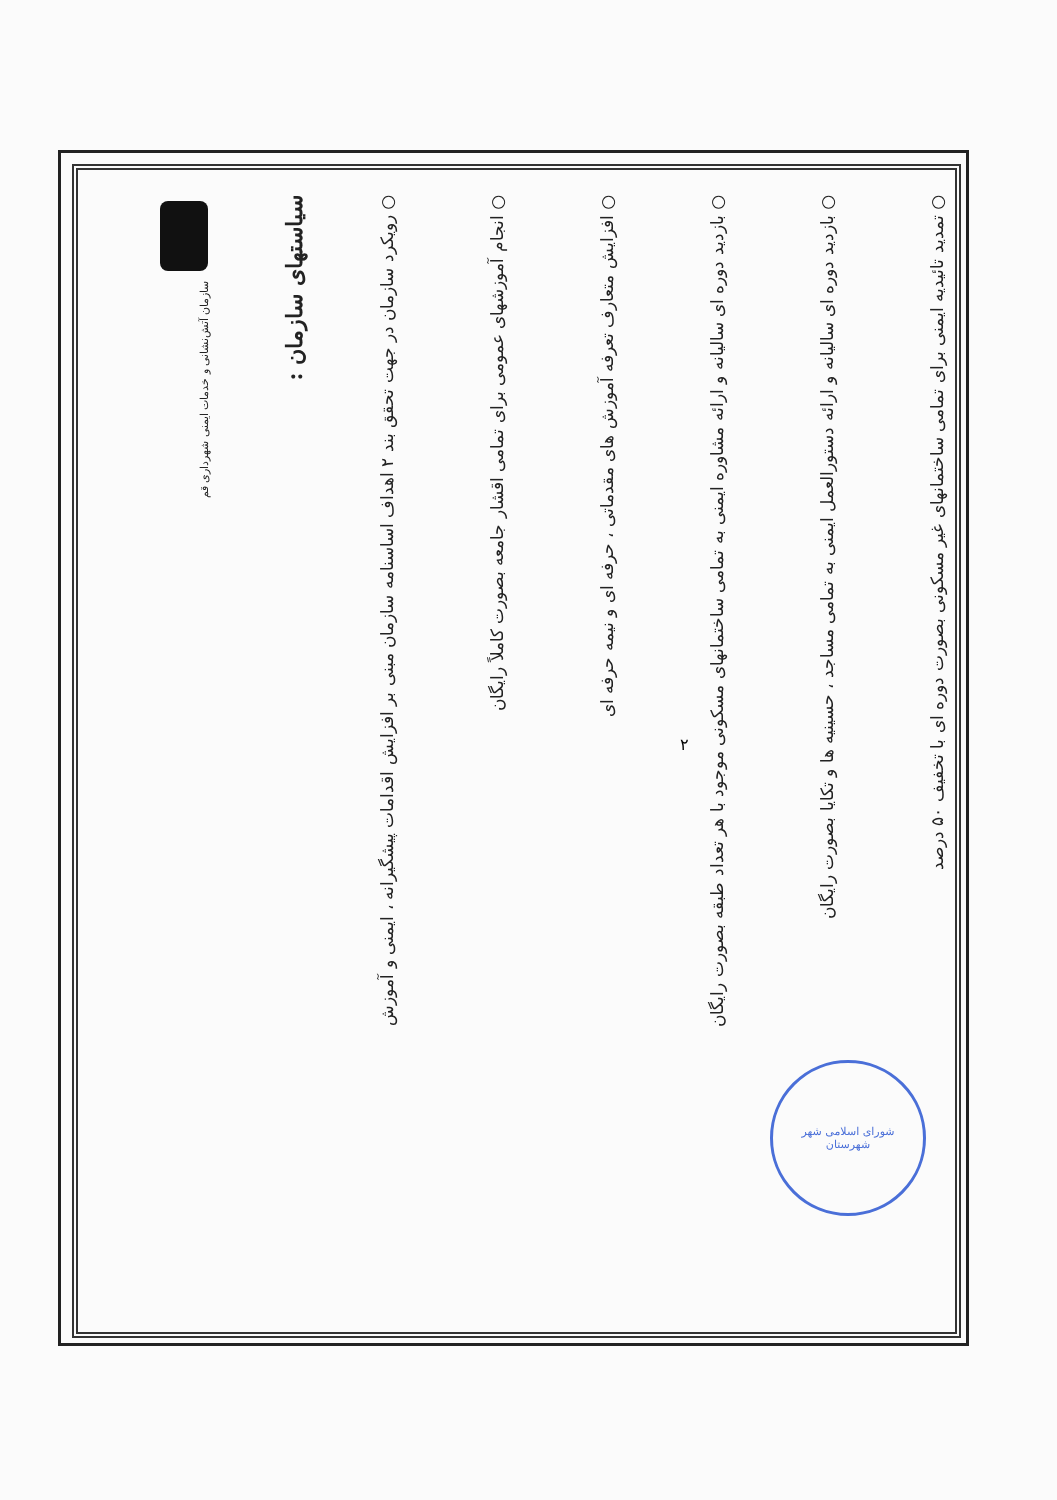شورای اسلامی شهر
شهرستان
سازمان آتش‌نشانی و خدمات ایمنی شهرداری قم
سیاستهای سازمان :
○ رویکرد سازمان در جهت تحقق بند ۲ اهداف اساسنامه سازمان مبنی بر افزایش اقدامات پیشگیرانه ، ایمنی و آموزش
○ انجام آموزشهای عمومی برای تمامی اقشار جامعه بصورت کاملاً رایگان
○ افزایش متعارف تعرفه آموزش های مقدماتی ، حرفه ای و نیمه حرفه ای
○ بازدید دوره ای سالیانه و ارائه مشاوره ایمنی به تمامی ساختمانهای مسکونی موجود با هر تعداد طبقه بصورت رایگان
○ بازدید دوره ای سالیانه و ارائه دستورالعمل ایمنی به تمامی مساجد ، حسینیه ها و تکایا بصورت رایگان
○ تمدید تائیدیه ایمنی برای تمامی ساختمانهای غیر مسکونی بصورت دوره ای با تخفیف ۵۰ درصد
۲